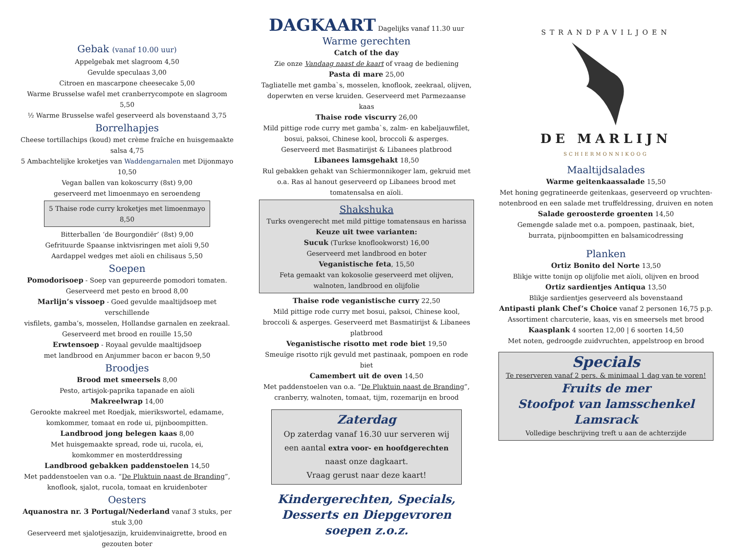Gebak (vanaf 10.00 uur)
Appelgebak met slagroom 4,50
Gevulde speculaas 3,00
Citroen en mascarpone cheesecake 5,00
Warme Brusselse wafel met cranberrycompote en slagroom 5,50
½ Warme Brusselse wafel geserveerd als bovenstaand 3,75
Borrelhapjes
Cheese tortillachips (koud) met crème fraîche en huisgemaakte salsa 4,75
5 Ambachtelijke kroketjes van Waddengarnalen met Dijonmayo 10,50
Vegan ballen van kokoscurry (8st) 9,00
geserveerd met limoenmayo en seroendeng
5 Thaise rode curry kroketjes met limoenmayo 8,50
Bitterballen ‘de Bourgondiër’ (8st) 9,00
Gefrituurde Spaanse inktvisringen met aïoli 9,50
Aardappel wedges met aïoli en chilisaus 5,50
Soepen
Pomodorisoep - Soep van gepureerde pomodori tomaten.
Geserveerd met pesto en brood 8,00
Marlijn’s vissoep - Goed gevulde maaltijdsoep met verschillende
visfilets, gamba’s, mosselen, Hollandse garnalen en zeekraal.
Geserveerd met brood en rouille 15,50
Erwtensoep - Royaal gevulde maaltijdsoep
met landbrood en Anjummer bacon er bacon 9,50
Broodjes
Brood met smeersels 8,00
Pesto, artisjok-paprika tapanade en aïoli
Makreelwrap 14,00
Gerookte makreel met Roedjak, mierikswortel, edamame,
komkommer, tomaat en rode ui, pijnboompitten.
Landbrood jong belegen kaas 8,00
Met huisgemaakte spread, rode ui, rucola, ei,
komkommer en mosterddressing
Landbrood gebakken paddenstoelen 14,50
Met paddenstoelen van o.a. “De Pluktuin naast de Branding”,
knoflook, sjalot, rucola, tomaat en kruidenboter
Oesters
Aquanostra nr. 3 Portugal/Nederland vanaf 3 stuks, per stuk 3,00
Geserveerd met sjalotjesazijn, kruidenvinaigrette, brood en gezouten boter
DAGKAART Dagelijks vanaf 11.30 uur
Warme gerechten
Catch of the day
Zie onze Vandaag naast de kaart of vraag de bediening
Pasta di mare 25,00
Tagliatelle met gamba`s, mosselen, knoflook, zeekraal, olijven,
doperwten en verse kruiden. Geserveerd met Parmezaanse kaas
Thaise rode viscurry 26,00
Mild pittige rode curry met gamba`s, zalm- en kabeljauwfilet,
bosui, paksoi, Chinese kool, broccoli & asperges.
Geserveerd met Basmatirijst & Libanees platbrood
Libanees lamsgehakt 18,50
Rul gebakken gehakt van Schiermonnikoger lam, gekruid met o.a. Ras al hanout geserveerd op Libanees brood met tomatensalsa en aïoli.
Shakshuka
Turks ovengerecht met mild pittige tomatensaus en harissa
Keuze uit twee varianten:
Sucuk (Turkse knoflookworst) 16,00
Geserveerd met landbrood en boter
Veganistische feta, 15,50
Feta gemaakt van kokosolie geserveerd met olijven,
walnoten, landbrood en olijfolie
Thaise rode veganistische curry 22,50
Mild pittige rode curry met bosui, paksoi, Chinese kool, broccoli & asperges. Geserveerd met Basmatirijst & Libanees platbrood
Veganistische risotto met rode biet 19,50
Smeuïge risotto rijk gevuld met pastinaak, pompoen en rode biet
Camembert uit de oven 14,50
Met paddenstoelen van o.a. “De Pluktuin naast de Branding”, cranberry, walnoten, tomaat, tijm, rozemarijn en brood
Zaterdag
Op zaterdag vanaf 16.30 uur serveren wij een aantal extra voor- en hoofdgerechten
naast onze dagkaart.
Vraag gerust naar deze kaart!
Kindergerechten, Specials, Desserts en Diepgevroren soepen z.o.z.
STRANDPAVILJOEN
DE MARLIJN
SCHIERMONNIKOOG
Maaltijdsalades
Warme geitenkaassalade 15,50
Met honing gegratineerde geitenkaas, geserveerd op vruchten-notenbrood en een salade met truffeldressing, druiven en noten
Salade geroosterde groenten 14,50
Gemengde salade met o.a. pompoen, pastinaak, biet,
burrata, pijnboompitten en balsamicodressing
Planken
Ortiz Bonito del Norte 13,50
Blikje witte tonijn op olijfolie met aïoli, olijven en brood
Ortiz sardientjes Antiqua 13,50
Blikje sardientjes geserveerd als bovenstaand
Antipasti plank Chef’s Choice vanaf 2 personen 16,75 p.p.
Assortiment charcuterie, kaas, vis en smeersels met brood
Kaasplank 4 soorten 12,00 | 6 soorten 14,50
Met noten, gedroogde zuidvruchten, appelstroop en brood
Specials
Te reserveren vanaf 2 pers. & minimaal 1 dag van te voren!
Fruits de mer
Stoofpot van lamsschenkel
Lamsrack
Volledige beschrijving treft u aan de achterzijde